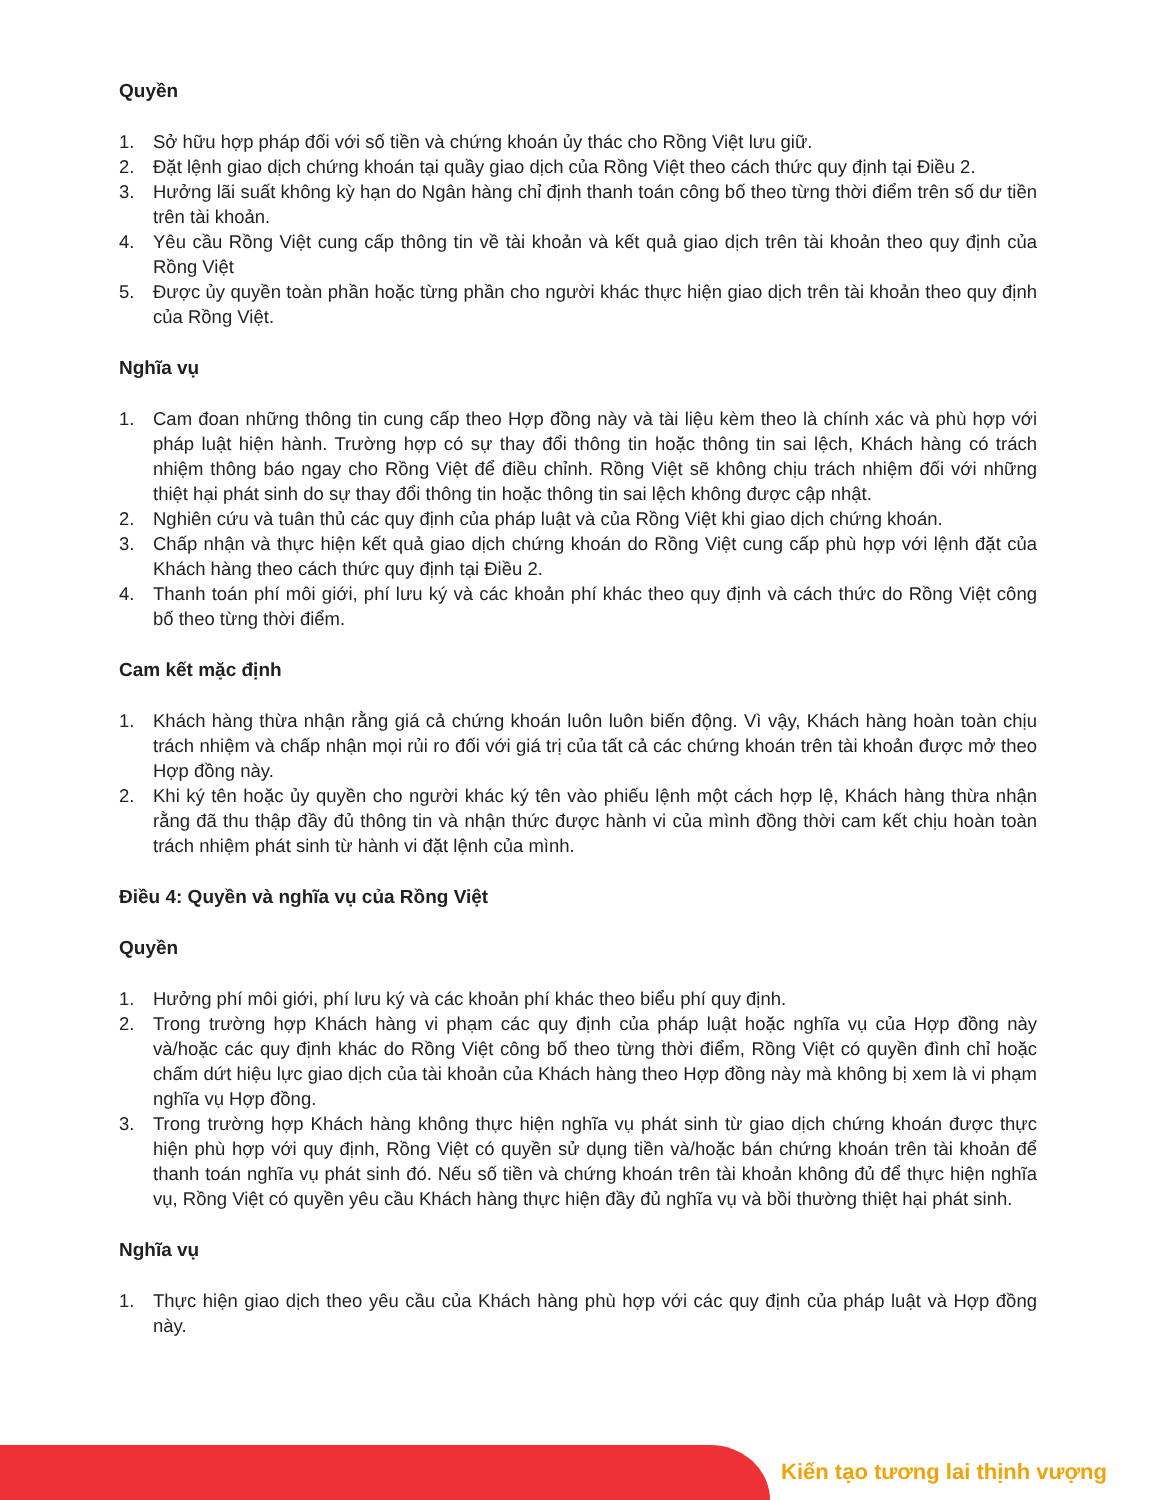Quyền
1. Sở hữu hợp pháp đối với số tiền và chứng khoán ủy thác cho Rồng Việt lưu giữ.
2. Đặt lệnh giao dịch chứng khoán tại quầy giao dịch của Rồng Việt theo cách thức quy định tại Điều 2.
3. Hưởng lãi suất không kỳ hạn do Ngân hàng chỉ định thanh toán công bố theo từng thời điểm trên số dư tiền trên tài khoản.
4. Yêu cầu Rồng Việt cung cấp thông tin về tài khoản và kết quả giao dịch trên tài khoản theo quy định của Rồng Việt
5. Được ủy quyền toàn phần hoặc từng phần cho người khác thực hiện giao dịch trên tài khoản theo quy định của Rồng Việt.
Nghĩa vụ
1. Cam đoan những thông tin cung cấp theo Hợp đồng này và tài liệu kèm theo là chính xác và phù hợp với pháp luật hiện hành. Trường hợp có sự thay đổi thông tin hoặc thông tin sai lệch, Khách hàng có trách nhiệm thông báo ngay cho Rồng Việt để điều chỉnh. Rồng Việt sẽ không chịu trách nhiệm đối với những thiệt hại phát sinh do sự thay đổi thông tin hoặc thông tin sai lệch không được cập nhật.
2. Nghiên cứu và tuân thủ các quy định của pháp luật và của Rồng Việt khi giao dịch chứng khoán.
3. Chấp nhận và thực hiện kết quả giao dịch chứng khoán do Rồng Việt cung cấp phù hợp với lệnh đặt của Khách hàng theo cách thức quy định tại Điều 2.
4. Thanh toán phí môi giới, phí lưu ký và các khoản phí khác theo quy định và cách thức do Rồng Việt công bố theo từng thời điểm.
Cam kết mặc định
1. Khách hàng thừa nhận rằng giá cả chứng khoán luôn luôn biến động. Vì vậy, Khách hàng hoàn toàn chịu trách nhiệm và chấp nhận mọi rủi ro đối với giá trị của tất cả các chứng khoán trên tài khoản được mở theo Hợp đồng này.
2. Khi ký tên hoặc ủy quyền cho người khác ký tên vào phiếu lệnh một cách hợp lệ, Khách hàng thừa nhận rằng đã thu thập đầy đủ thông tin và nhận thức được hành vi của mình đồng thời cam kết chịu hoàn toàn trách nhiệm phát sinh từ hành vi đặt lệnh của mình.
Điều 4: Quyền và nghĩa vụ của Rồng Việt
Quyền
1. Hưởng phí môi giới, phí lưu ký và các khoản phí khác theo biểu phí quy định.
2. Trong trường hợp Khách hàng vi phạm các quy định của pháp luật hoặc nghĩa vụ của Hợp đồng này và/hoặc các quy định khác do Rồng Việt công bố theo từng thời điểm, Rồng Việt có quyền đình chỉ hoặc chấm dứt hiệu lực giao dịch của tài khoản của Khách hàng theo Hợp đồng này mà không bị xem là vi phạm nghĩa vụ Hợp đồng.
3. Trong trường hợp Khách hàng không thực hiện nghĩa vụ phát sinh từ giao dịch chứng khoán được thực hiện phù hợp với quy định, Rồng Việt có quyền sử dụng tiền và/hoặc bán chứng khoán trên tài khoản để thanh toán nghĩa vụ phát sinh đó. Nếu số tiền và chứng khoán trên tài khoản không đủ để thực hiện nghĩa vụ, Rồng Việt có quyền yêu cầu Khách hàng thực hiện đầy đủ nghĩa vụ và bồi thường thiệt hại phát sinh.
Nghĩa vụ
1. Thực hiện giao dịch theo yêu cầu của Khách hàng phù hợp với các quy định của pháp luật và Hợp đồng này.
Kiến tạo tương lai thịnh vượng